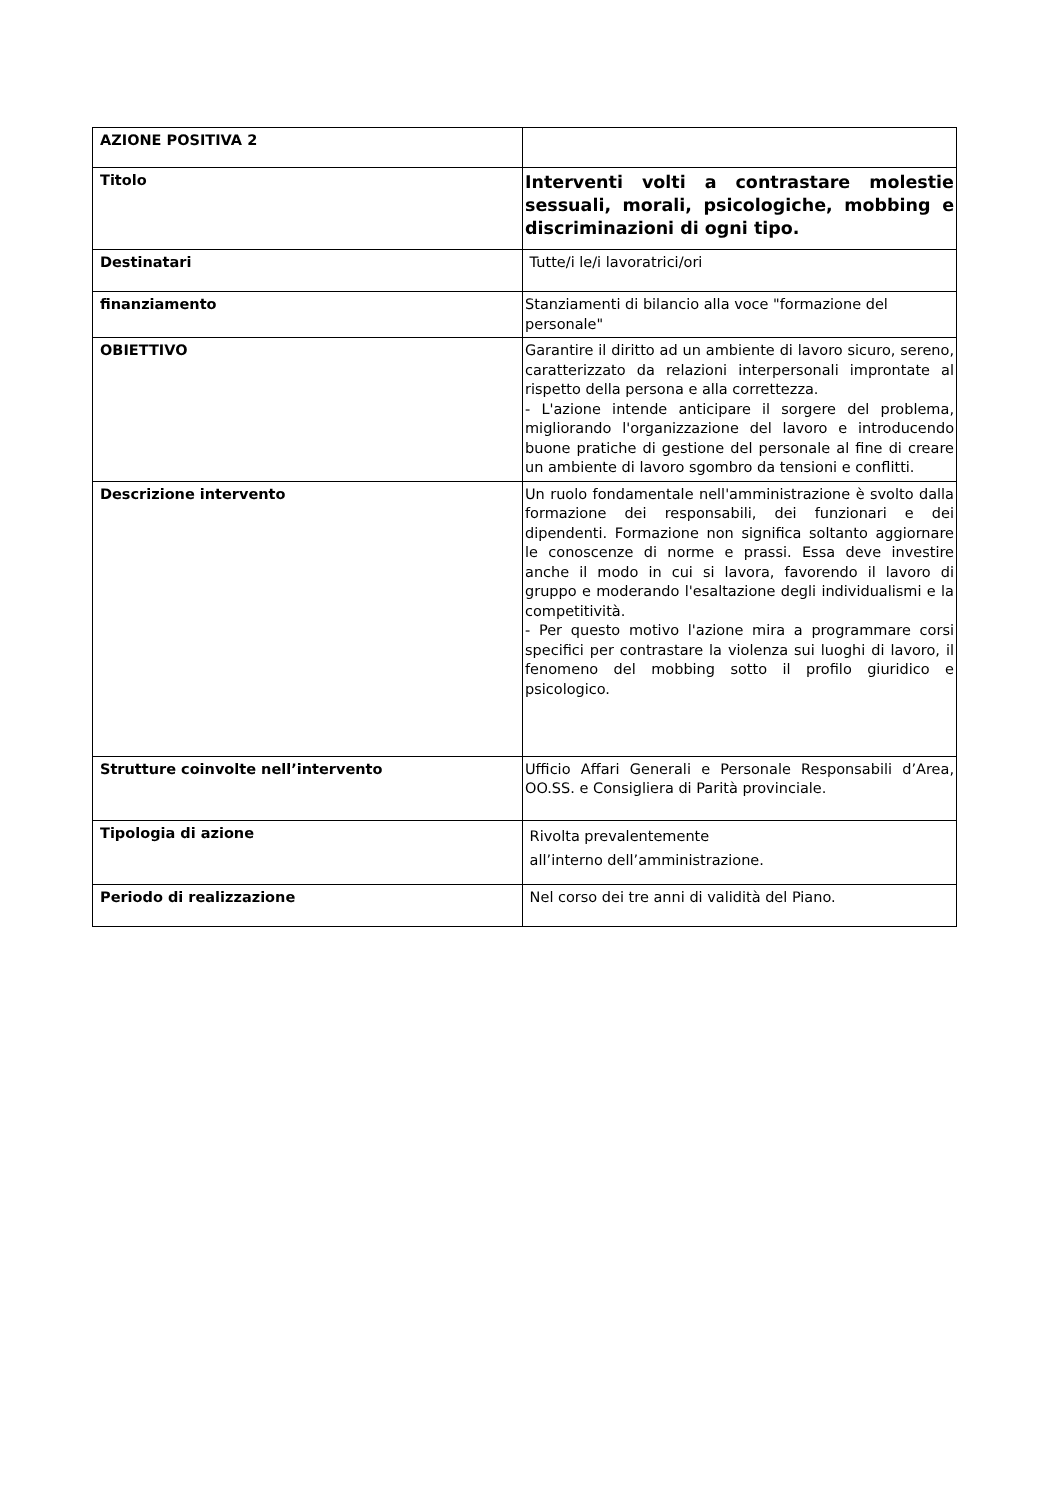| AZIONE POSITIVA 2 | |
| Titolo | Interventi volti a contrastare molestie sessuali, morali, psicologiche, mobbing e discriminazioni di ogni tipo. |
| Destinatari | Tutte/i le/i lavoratrici/ori |
| finanziamento | Stanziamenti di bilancio alla voce "formazione del personale" |
| OBIETTIVO | Garantire il diritto ad un ambiente di lavoro sicuro, sereno, caratterizzato da relazioni interpersonali improntate al rispetto della persona e alla correttezza. - L'azione intende anticipare il sorgere del problema, migliorando l'organizzazione del lavoro e introducendo buone pratiche di gestione del personale al fine di creare un ambiente di lavoro sgombro da tensioni e conflitti. |
| Descrizione intervento | Un ruolo fondamentale nell'amministrazione è svolto dalla formazione dei responsabili, dei funzionari e dei dipendenti. Formazione non significa soltanto aggiornare le conoscenze di norme e prassi. Essa deve investire anche il modo in cui si lavora, favorendo il lavoro di gruppo e moderando l'esaltazione degli individualismi e la competitività. - Per questo motivo l'azione mira a programmare corsi specifici per contrastare la violenza sui luoghi di lavoro, il fenomeno del mobbing sotto il profilo giuridico e psicologico. |
| Strutture coinvolte nell’intervento | Ufficio Affari Generali e Personale Responsabili d’Area, OO.SS. e Consigliera di Parità provinciale. |
| Tipologia di azione | Rivolta prevalentemente all’interno dell’amministrazione. |
| Periodo di realizzazione | Nel corso dei tre anni di validità del Piano. |